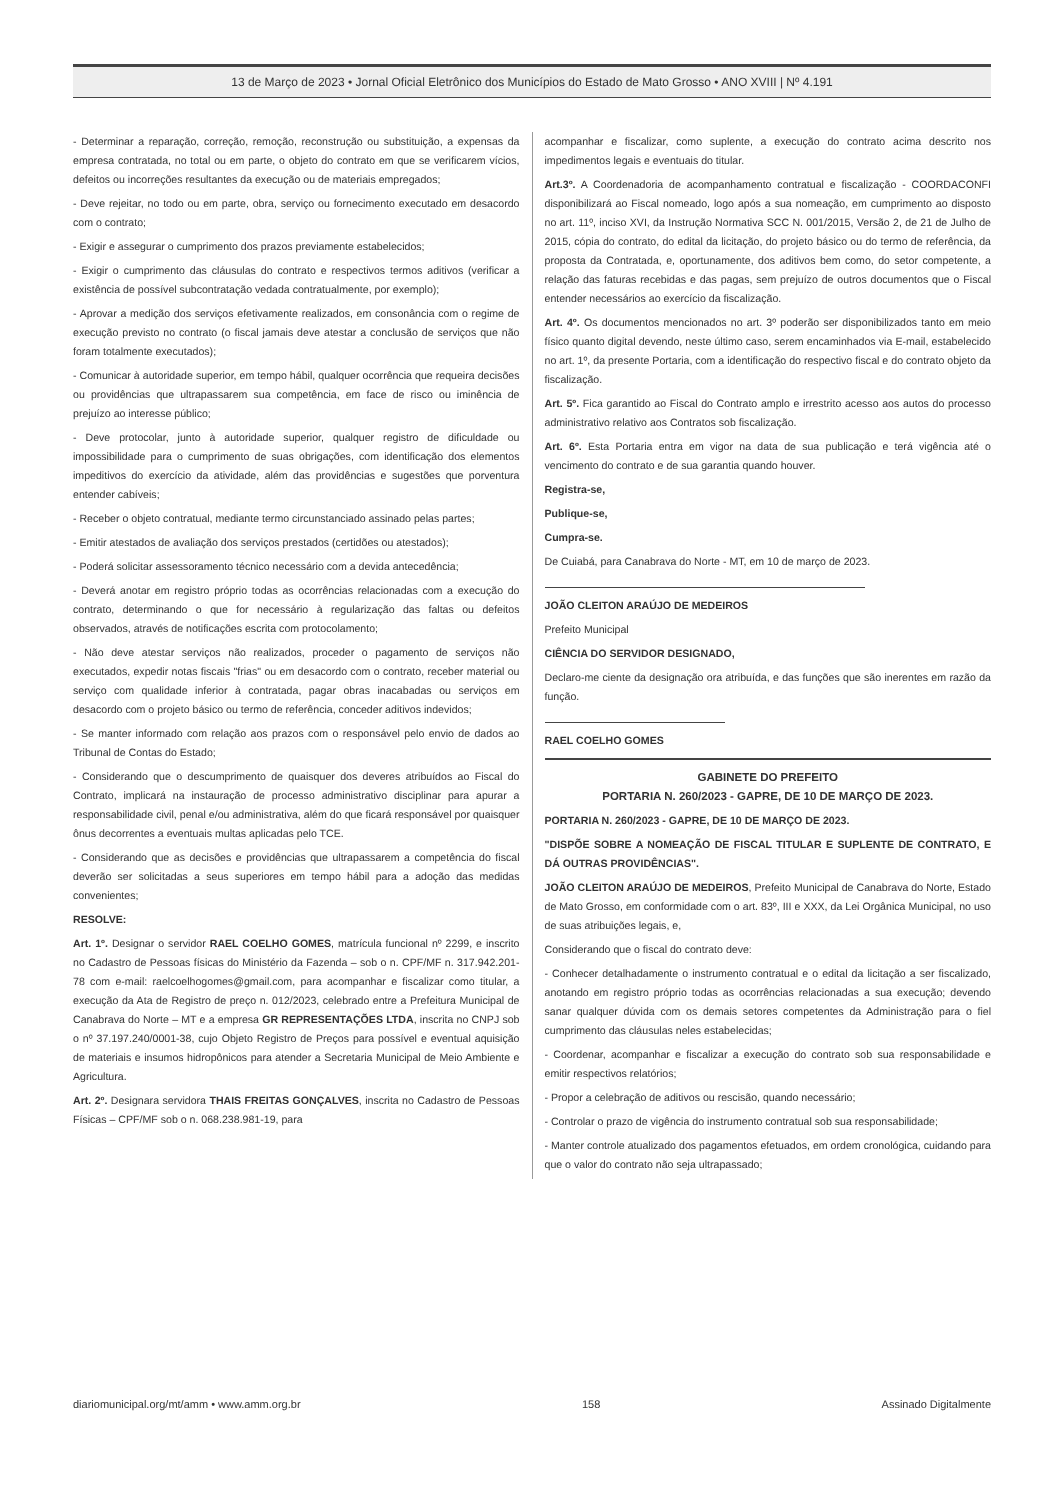13 de Março de 2023 • Jornal Oficial Eletrônico dos Municípios do Estado de Mato Grosso • ANO XVIII | Nº 4.191
- Determinar a reparação, correção, remoção, reconstrução ou substituição, a expensas da empresa contratada, no total ou em parte, o objeto do contrato em que se verificarem vícios, defeitos ou incorreções resultantes da execução ou de materiais empregados;
- Deve rejeitar, no todo ou em parte, obra, serviço ou fornecimento executado em desacordo com o contrato;
- Exigir e assegurar o cumprimento dos prazos previamente estabelecidos;
- Exigir o cumprimento das cláusulas do contrato e respectivos termos aditivos (verificar a existência de possível subcontratação vedada contratualmente, por exemplo);
- Aprovar a medição dos serviços efetivamente realizados, em consonância com o regime de execução previsto no contrato (o fiscal jamais deve atestar a conclusão de serviços que não foram totalmente executados);
- Comunicar à autoridade superior, em tempo hábil, qualquer ocorrência que requeira decisões ou providências que ultrapassarem sua competência, em face de risco ou iminência de prejuízo ao interesse público;
- Deve protocolar, junto à autoridade superior, qualquer registro de dificuldade ou impossibilidade para o cumprimento de suas obrigações, com identificação dos elementos impeditivos do exercício da atividade, além das providências e sugestões que porventura entender cabíveis;
- Receber o objeto contratual, mediante termo circunstanciado assinado pelas partes;
- Emitir atestados de avaliação dos serviços prestados (certidões ou atestados);
- Poderá solicitar assessoramento técnico necessário com a devida antecedência;
- Deverá anotar em registro próprio todas as ocorrências relacionadas com a execução do contrato, determinando o que for necessário à regularização das faltas ou defeitos observados, através de notificações escrita com protocolamento;
- Não deve atestar serviços não realizados, proceder o pagamento de serviços não executados, expedir notas fiscais "frias" ou em desacordo com o contrato, receber material ou serviço com qualidade inferior à contratada, pagar obras inacabadas ou serviços em desacordo com o projeto básico ou termo de referência, conceder aditivos indevidos;
- Se manter informado com relação aos prazos com o responsável pelo envio de dados ao Tribunal de Contas do Estado;
- Considerando que o descumprimento de quaisquer dos deveres atribuídos ao Fiscal do Contrato, implicará na instauração de processo administrativo disciplinar para apurar a responsabilidade civil, penal e/ou administrativa, além do que ficará responsável por quaisquer ônus decorrentes a eventuais multas aplicadas pelo TCE.
- Considerando que as decisões e providências que ultrapassarem a competência do fiscal deverão ser solicitadas a seus superiores em tempo hábil para a adoção das medidas convenientes;
RESOLVE:
Art. 1º. Designar o servidor RAEL COELHO GOMES, matrícula funcional nº 2299, e inscrito no Cadastro de Pessoas físicas do Ministério da Fazenda – sob o n. CPF/MF n. 317.942.201-78 com e-mail: raelcoelhogomes@gmail.com, para acompanhar e fiscalizar como titular, a execução da Ata de Registro de preço n. 012/2023, celebrado entre a Prefeitura Municipal de Canabrava do Norte – MT e a empresa GR REPRESENTAÇÕES LTDA, inscrita no CNPJ sob o nº 37.197.240/0001-38, cujo Objeto Registro de Preços para possível e eventual aquisição de materiais e insumos hidropônicos para atender a Secretaria Municipal de Meio Ambiente e Agricultura.
Art. 2º. Designara servidora THAIS FREITAS GONÇALVES, inscrita no Cadastro de Pessoas Físicas – CPF/MF sob o n. 068.238.981-19, para
acompanhar e fiscalizar, como suplente, a execução do contrato acima descrito nos impedimentos legais e eventuais do titular.
Art.3º. A Coordenadoria de acompanhamento contratual e fiscalização - COORDACONFI disponibilizará ao Fiscal nomeado, logo após a sua nomeação, em cumprimento ao disposto no art. 11º, inciso XVI, da Instrução Normativa SCC N. 001/2015, Versão 2, de 21 de Julho de 2015, cópia do contrato, do edital da licitação, do projeto básico ou do termo de referência, da proposta da Contratada, e, oportunamente, dos aditivos bem como, do setor competente, a relação das faturas recebidas e das pagas, sem prejuízo de outros documentos que o Fiscal entender necessários ao exercício da fiscalização.
Art. 4º. Os documentos mencionados no art. 3º poderão ser disponibilizados tanto em meio físico quanto digital devendo, neste último caso, serem encaminhados via E-mail, estabelecido no art. 1º, da presente Portaria, com a identificação do respectivo fiscal e do contrato objeto da fiscalização.
Art. 5º. Fica garantido ao Fiscal do Contrato amplo e irrestrito acesso aos autos do processo administrativo relativo aos Contratos sob fiscalização.
Art. 6º. Esta Portaria entra em vigor na data de sua publicação e terá vigência até o vencimento do contrato e de sua garantia quando houver.
Registra-se,
Publique-se,
Cumpra-se.
De Cuiabá, para Canabrava do Norte - MT, em 10 de março de 2023.
JOÃO CLEITON ARAÚJO DE MEDEIROS
Prefeito Municipal
CIÊNCIA DO SERVIDOR DESIGNADO,
Declaro-me ciente da designação ora atribuída, e das funções que são inerentes em razão da função.
RAEL COELHO GOMES
GABINETE DO PREFEITO
PORTARIA N. 260/2023 - GAPRE, DE 10 DE MARÇO DE 2023.
PORTARIA N. 260/2023 - GAPRE, DE 10 DE MARÇO DE 2023.
"DISPÕE SOBRE A NOMEAÇÃO DE FISCAL TITULAR E SUPLENTE DE CONTRATO, E DÁ OUTRAS PROVIDÊNCIAS".
JOÃO CLEITON ARAÚJO DE MEDEIROS, Prefeito Municipal de Canabrava do Norte, Estado de Mato Grosso, em conformidade com o art. 83º, III e XXX, da Lei Orgânica Municipal, no uso de suas atribuições legais, e,
Considerando que o fiscal do contrato deve:
- Conhecer detalhadamente o instrumento contratual e o edital da licitação a ser fiscalizado, anotando em registro próprio todas as ocorrências relacionadas a sua execução; devendo sanar qualquer dúvida com os demais setores competentes da Administração para o fiel cumprimento das cláusulas neles estabelecidas;
- Coordenar, acompanhar e fiscalizar a execução do contrato sob sua responsabilidade e emitir respectivos relatórios;
- Propor a celebração de aditivos ou rescisão, quando necessário;
- Controlar o prazo de vigência do instrumento contratual sob sua responsabilidade;
- Manter controle atualizado dos pagamentos efetuados, em ordem cronológica, cuidando para que o valor do contrato não seja ultrapassado;
diariomunicipal.org/mt/amm • www.amm.org.br 158 Assinado Digitalmente